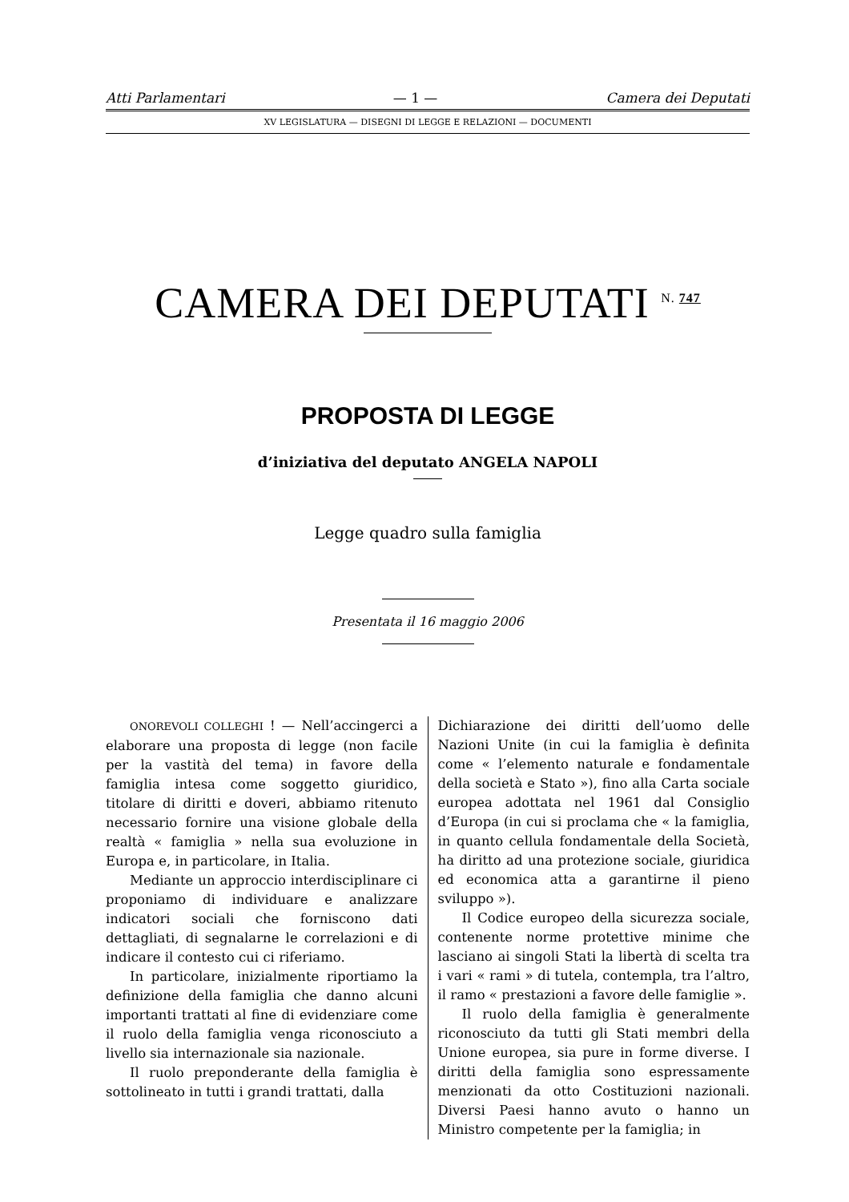Atti Parlamentari — 1 — Camera dei Deputati
XV LEGISLATURA — DISEGNI DI LEGGE E RELAZIONI — DOCUMENTI
CAMERA DEI DEPUTATI <sup>N. 747</sup>
PROPOSTA DI LEGGE
d’iniziativa del deputato ANGELA NAPOLI
Legge quadro sulla famiglia
Presentata il 16 maggio 2006
ONOREVOLI COLLEGHI ! — Nell’accingerci a elaborare una proposta di legge (non facile per la vastità del tema) in favore della famiglia intesa come soggetto giuridico, titolare di diritti e doveri, abbiamo ritenuto necessario fornire una visione globale della realtà « famiglia » nella sua evoluzione in Europa e, in particolare, in Italia.
Mediante un approccio interdisciplinare ci proponiamo di individuare e analizzare indicatori sociali che forniscono dati dettagliati, di segnalarne le correlazioni e di indicare il contesto cui ci riferiamo.
In particolare, inizialmente riportiamo la definizione della famiglia che danno alcuni importanti trattati al fine di evidenziare come il ruolo della famiglia venga riconosciuto a livello sia internazionale sia nazionale.
Il ruolo preponderante della famiglia è sottolineato in tutti i grandi trattati, dalla
Dichiarazione dei diritti dell’uomo delle Nazioni Unite (in cui la famiglia è definita come « l’elemento naturale e fondamentale della società e Stato »), fino alla Carta sociale europea adottata nel 1961 dal Consiglio d’Europa (in cui si proclama che « la famiglia, in quanto cellula fondamentale della Società, ha diritto ad una protezione sociale, giuridica ed economica atta a garantirne il pieno sviluppo »).
Il Codice europeo della sicurezza sociale, contenente norme protettive minime che lasciano ai singoli Stati la libertà di scelta tra i vari « rami » di tutela, contempla, tra l’altro, il ramo « prestazioni a favore delle famiglie ».
Il ruolo della famiglia è generalmente riconosciuto da tutti gli Stati membri della Unione europea, sia pure in forme diverse. I diritti della famiglia sono espressamente menzionati da otto Costituzioni nazionali. Diversi Paesi hanno avuto o hanno un Ministro competente per la famiglia; in